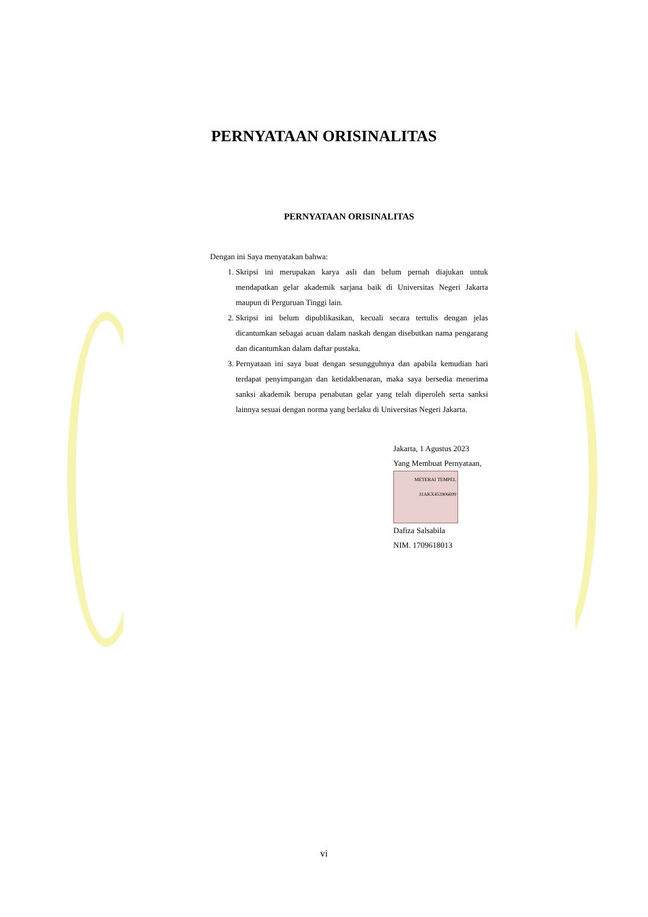PERNYATAAN ORISINALITAS
PERNYATAAN ORISINALITAS
Dengan ini Saya menyatakan bahwa:
1. Skripsi ini merupakan karya asli dan belum pernah diajukan untuk mendapatkan gelar akademik sarjana baik di Universitas Negeri Jakarta maupun di Perguruan Tinggi lain.
2. Skripsi ini belum dipublikasikan, kecuali secara tertulis dengan jelas dicantumkan sebagai acuan dalam naskah dengan disebutkan nama pengarang dan dicantumkan dalam daftar pustaka.
3. Pernyataan ini saya buat dengan sesungguhnya dan apabila kemudian hari terdapat penyimpangan dan ketidakbenaran, maka saya bersedia menerima sanksi akademik berupa penabutan gelar yang telah diperoleh serta sanksi lainnya sesuai dengan norma yang berlaku di Universitas Negeri Jakarta.
Jakarta, 1 Agustus 2023
Yang Membuat Pernyataan,
METERAI TEMPEL
31AKX453906699
Dafiza Salsabila
NIM. 1709618013
vi